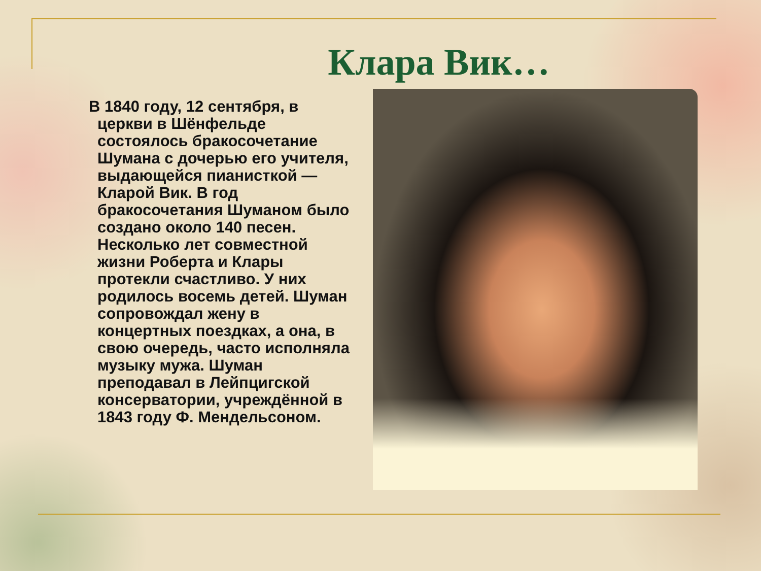Клара Вик…
В 1840 году, 12 сентября, в церкви в Шёнфельде состоялось бракосочетание Шумана с дочерью его учителя, выдающейся пианисткой — Кларой Вик. В год бракосочетания Шуманом было создано около 140 песен. Несколько лет совместной жизни Роберта и Клары протекли счастливо. У них родилось восемь детей. Шуман сопровождал жену в концертных поездках, а она, в свою очередь, часто исполняла музыку мужа. Шуман преподавал в Лейпцигской консерватории, учреждённой в 1843 году Ф. Мендельсоном.